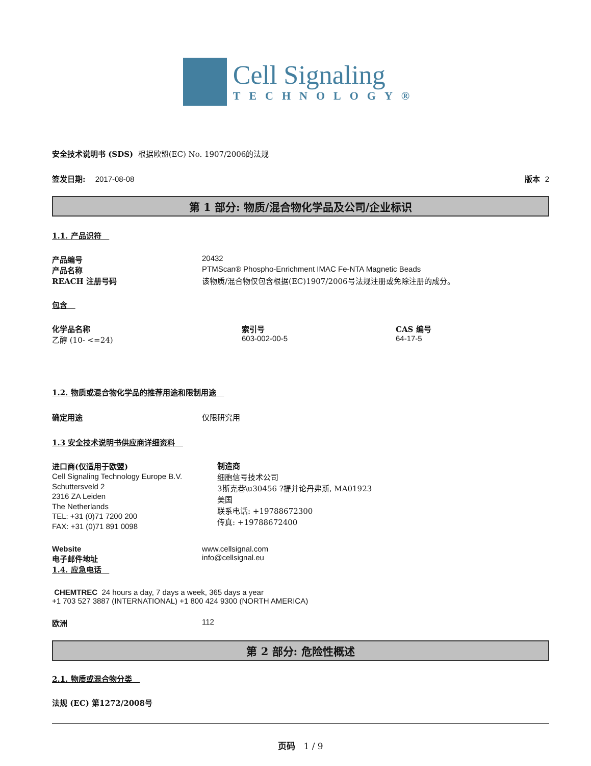Cell Signaling
TECHNOLOGY®
安全技术说明书 (SDS) 根据欧盟(EC) No. 1907/2006的法规
签发日期: 2017-08-08 版本 2
第 1 部分: 物质/混合物化学品及公司/企业标识
1.1. 产品识符
产品编号 20432
产品名称 PTMScan® Phospho-Enrichment IMAC Fe-NTA Magnetic Beads
REACH 注册号码 该物质/混合物仅包含根据(EC)1907/2006号法规注册或免除注册的成分。
包含
化学品名称
乙醇 (10- <=24) 索引号
603-002-00-5 CAS 编号
64-17-5
1.2. 物质或混合物化学品的推荐用途和限制用途
确定用途 仅限研究用
1.3 安全技术说明书供应商详细资料
进口商(仅适用于欧盟)
Cell Signaling Technology Europe B.V.
Schuttersveld 2
2316 ZA Leiden
The Netherlands
TEL: +31 (0)71 7200 200
FAX: +31 (0)71 891 0098
制造商
细胞信号技术公司
3斯克巷\u30456 ?提并论丹弗斯, MA01923
美国
联系电话: +19788672300
传真: +19788672400
Website www.cellsignal.com
电子邮件地址 info@cellsignal.eu
1.4. 应急电话
CHEMTREC 24 hours a day, 7 days a week, 365 days a year
+1 703 527 3887 (INTERNATIONAL) +1 800 424 9300 (NORTH AMERICA)
欧洲 112
第 2 部分: 危险性概述
2.1. 物质或混合物分类
法规 (EC) 第1272/2008号
页码 1 / 9